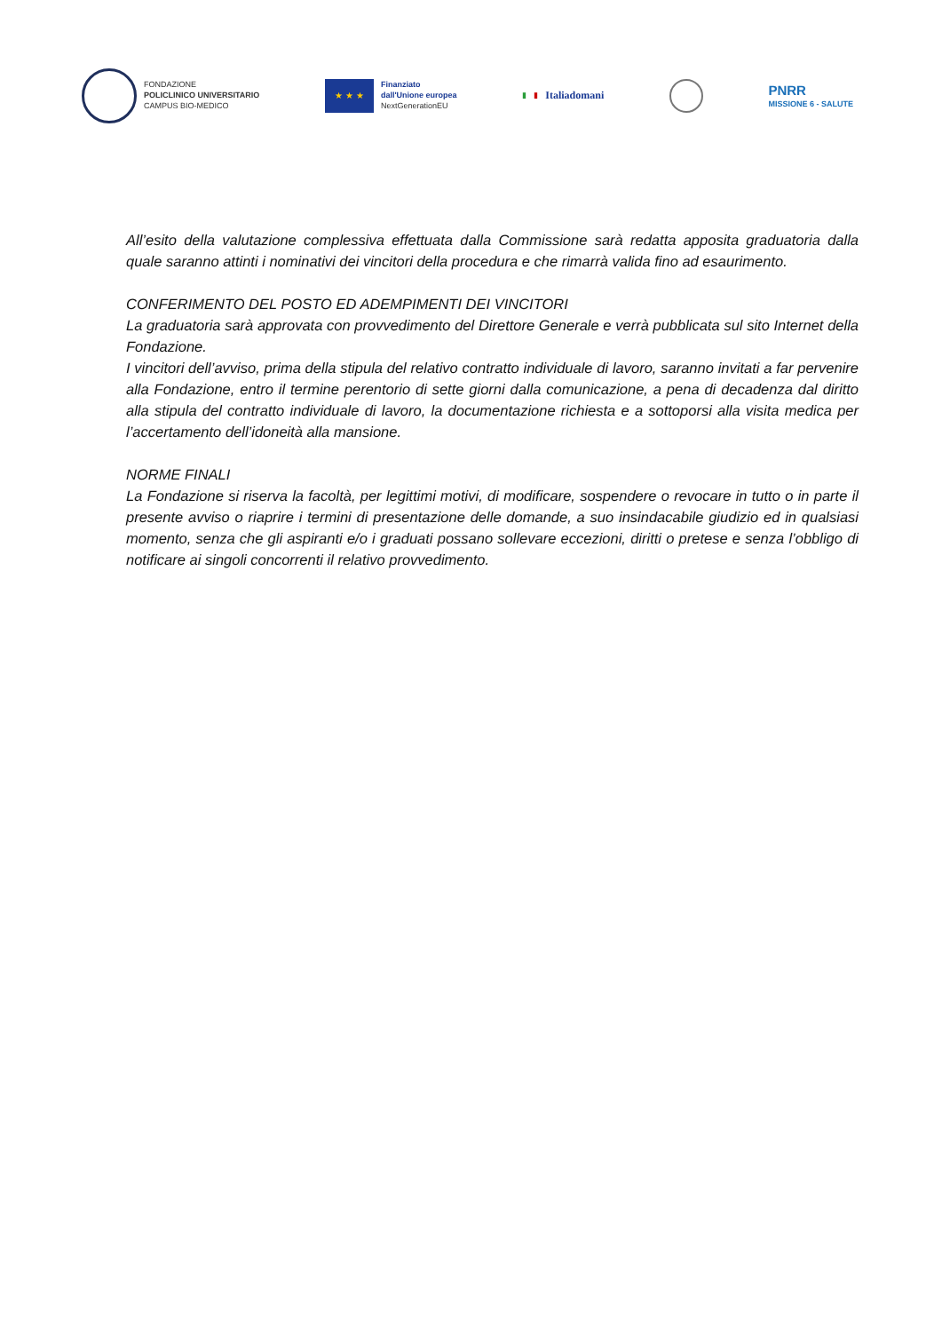FONDAZIONE
POLICLINICO UNIVERSITARIO
CAMPUS BIO-MEDICO
★ ★ ★
Finanziato
dall'Unione europea
NextGenerationEU
▮ ▮ Italiadomani
PNRR
MISSIONE 6 - SALUTE
All’esito della valutazione complessiva effettuata dalla Commissione sarà redatta apposita graduatoria dalla quale saranno attinti i nominativi dei vincitori della procedura e che rimarrà valida fino ad esaurimento.
CONFERIMENTO DEL POSTO ED ADEMPIMENTI DEI VINCITORI
La graduatoria sarà approvata con provvedimento del Direttore Generale e verrà pubblicata sul sito Internet della Fondazione.
I vincitori dell’avviso, prima della stipula del relativo contratto individuale di lavoro, saranno invitati a far pervenire alla Fondazione, entro il termine perentorio di sette giorni dalla comunicazione, a pena di decadenza dal diritto alla stipula del contratto individuale di lavoro, la documentazione richiesta e a sottoporsi alla visita medica per l’accertamento dell’idoneità alla mansione.
NORME FINALI
La Fondazione si riserva la facoltà, per legittimi motivi, di modificare, sospendere o revocare in tutto o in parte il presente avviso o riaprire i termini di presentazione delle domande, a suo insindacabile giudizio ed in qualsiasi momento, senza che gli aspiranti e/o i graduati possano sollevare eccezioni, diritti o pretese e senza l’obbligo di notificare ai singoli concorrenti il relativo provvedimento.